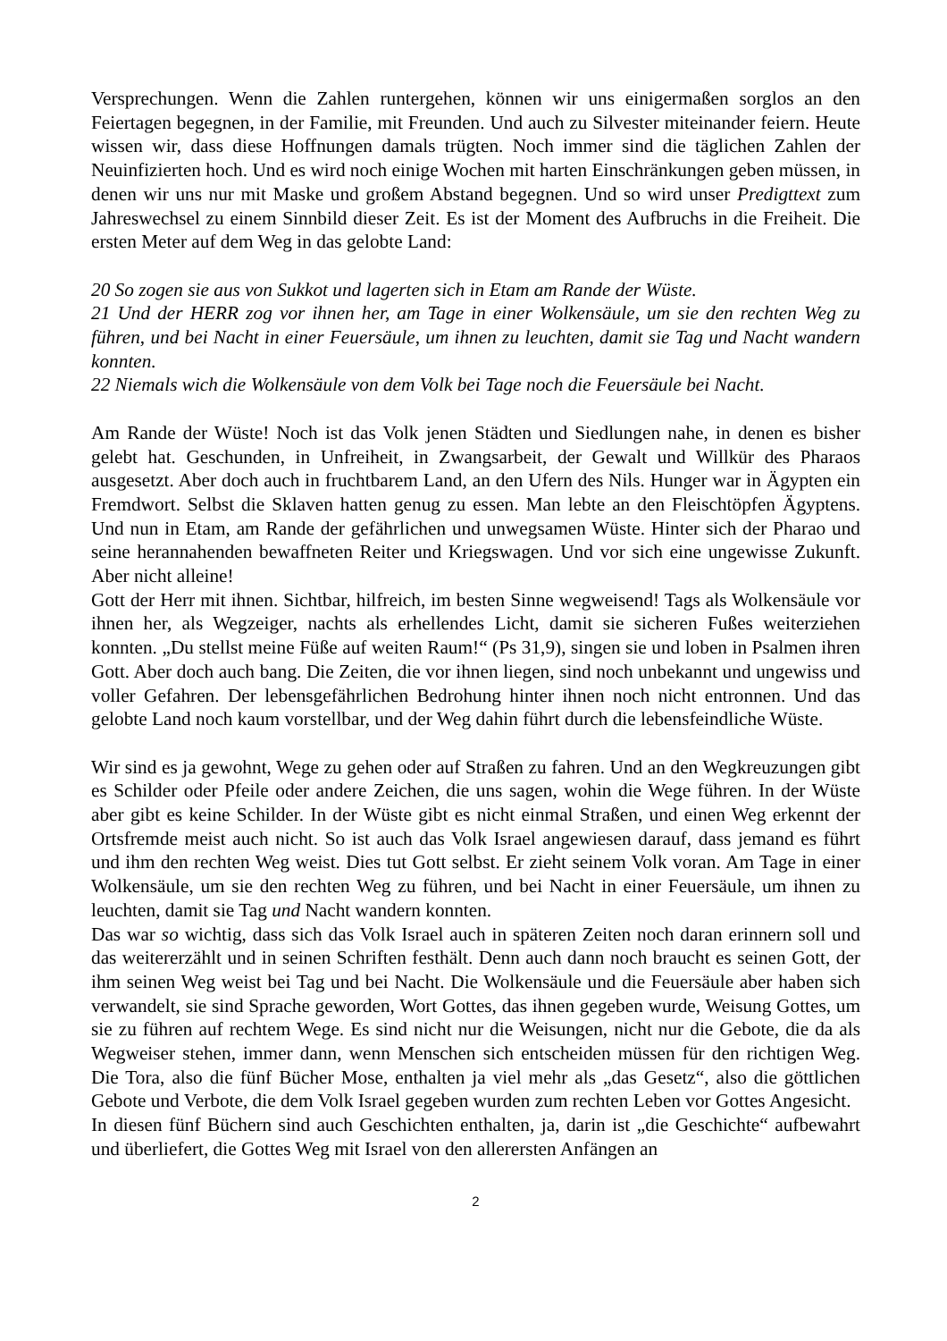Versprechungen. Wenn die Zahlen runtergehen, können wir uns einigermaßen sorglos an den Feiertagen begegnen, in der Familie, mit Freunden. Und auch zu Silvester miteinander feiern. Heute wissen wir, dass diese Hoffnungen damals trügten. Noch immer sind die täglichen Zahlen der Neuinfizierten hoch. Und es wird noch einige Wochen mit harten Einschränkungen geben müssen, in denen wir uns nur mit Maske und großem Abstand begegnen. Und so wird unser Predigttext zum Jahreswechsel zu einem Sinnbild dieser Zeit. Es ist der Moment des Aufbruchs in die Freiheit. Die ersten Meter auf dem Weg in das gelobte Land:
20 So zogen sie aus von Sukkot und lagerten sich in Etam am Rande der Wüste.
21 Und der HERR zog vor ihnen her, am Tage in einer Wolkensäule, um sie den rechten Weg zu führen, und bei Nacht in einer Feuersäule, um ihnen zu leuchten, damit sie Tag und Nacht wandern konnten.
22 Niemals wich die Wolkensäule von dem Volk bei Tage noch die Feuersäule bei Nacht.
Am Rande der Wüste! Noch ist das Volk jenen Städten und Siedlungen nahe, in denen es bisher gelebt hat. Geschunden, in Unfreiheit, in Zwangsarbeit, der Gewalt und Willkür des Pharaos ausgesetzt. Aber doch auch in fruchtbarem Land, an den Ufern des Nils. Hunger war in Ägypten ein Fremdwort. Selbst die Sklaven hatten genug zu essen. Man lebte an den Fleischtöpfen Ägyptens. Und nun in Etam, am Rande der gefährlichen und unwegsamen Wüste. Hinter sich der Pharao und seine herannahenden bewaffneten Reiter und Kriegswagen. Und vor sich eine ungewisse Zukunft. Aber nicht alleine!
Gott der Herr mit ihnen. Sichtbar, hilfreich, im besten Sinne wegweisend! Tags als Wolkensäule vor ihnen her, als Wegzeiger, nachts als erhellendes Licht, damit sie sicheren Fußes weiterziehen konnten. „Du stellst meine Füße auf weiten Raum!“ (Ps 31,9), singen sie und loben in Psalmen ihren Gott. Aber doch auch bang. Die Zeiten, die vor ihnen liegen, sind noch unbekannt und ungewiss und voller Gefahren. Der lebensgefährlichen Bedrohung hinter ihnen noch nicht entronnen. Und das gelobte Land noch kaum vorstellbar, und der Weg dahin führt durch die lebensfeindliche Wüste.
Wir sind es ja gewohnt, Wege zu gehen oder auf Straßen zu fahren. Und an den Wegkreuzungen gibt es Schilder oder Pfeile oder andere Zeichen, die uns sagen, wohin die Wege führen. In der Wüste aber gibt es keine Schilder. In der Wüste gibt es nicht einmal Straßen, und einen Weg erkennt der Ortsfremde meist auch nicht. So ist auch das Volk Israel angewiesen darauf, dass jemand es führt und ihm den rechten Weg weist. Dies tut Gott selbst. Er zieht seinem Volk voran. Am Tage in einer Wolkensäule, um sie den rechten Weg zu führen, und bei Nacht in einer Feuersäule, um ihnen zu leuchten, damit sie Tag und Nacht wandern konnten.
Das war so wichtig, dass sich das Volk Israel auch in späteren Zeiten noch daran erinnern soll und das weitererzählt und in seinen Schriften festhält. Denn auch dann noch braucht es seinen Gott, der ihm seinen Weg weist bei Tag und bei Nacht. Die Wolkensäule und die Feuersäule aber haben sich verwandelt, sie sind Sprache geworden, Wort Gottes, das ihnen gegeben wurde, Weisung Gottes, um sie zu führen auf rechtem Wege. Es sind nicht nur die Weisungen, nicht nur die Gebote, die da als Wegweiser stehen, immer dann, wenn Menschen sich entscheiden müssen für den richtigen Weg. Die Tora, also die fünf Bücher Mose, enthalten ja viel mehr als „das Gesetz“, also die göttlichen Gebote und Verbote, die dem Volk Israel gegeben wurden zum rechten Leben vor Gottes Angesicht.
In diesen fünf Büchern sind auch Geschichten enthalten, ja, darin ist „die Geschichte“ aufbewahrt und überliefert, die Gottes Weg mit Israel von den allerersten Anfängen an
2